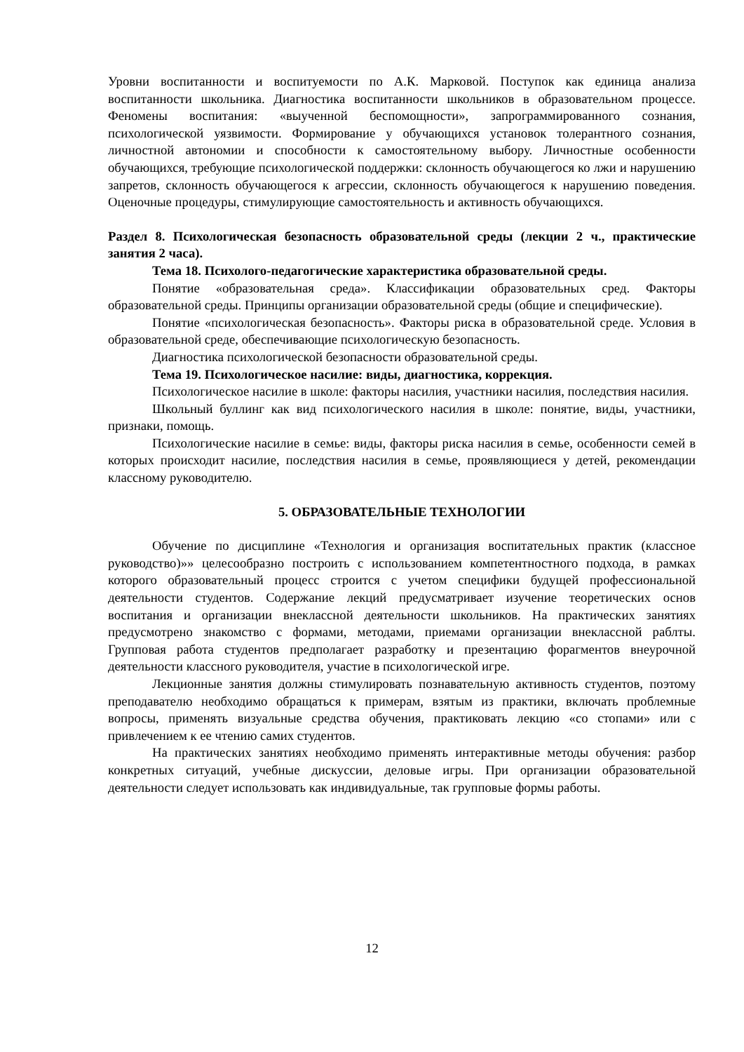Уровни воспитанности и воспитуемости по А.К. Марковой. Поступок как единица анализа воспитанности школьника. Диагностика воспитанности школьников в образовательном процессе. Феномены воспитания: «выученной беспомощности», запрограммированного сознания, психологической уязвимости. Формирование у обучающихся установок толерантного сознания, личностной автономии и способности к самостоятельному выбору. Личностные особенности обучающихся, требующие психологической поддержки: склонность обучающегося ко лжи и нарушению запретов, склонность обучающегося к агрессии, склонность обучающегося к нарушению поведения. Оценочные процедуры, стимулирующие самостоятельность и активность обучающихся.
Раздел 8. Психологическая безопасность образовательной среды (лекции 2 ч., практические занятия 2 часа).
Тема 18. Психолого-педагогические характеристика образовательной среды.
Понятие «образовательная среда». Классификации образовательных сред. Факторы образовательной среды. Принципы организации образовательной среды (общие и специфические).
Понятие «психологическая безопасность». Факторы риска в образовательной среде. Условия в образовательной среде, обеспечивающие психологическую безопасность.
Диагностика психологической безопасности образовательной среды.
Тема 19. Психологическое насилие: виды, диагностика, коррекция.
Психологическое насилие в школе: факторы насилия, участники насилия, последствия насилия.
Школьный буллинг как вид психологического насилия в школе: понятие, виды, участники, признаки, помощь.
Психологические насилие в семье: виды, факторы риска насилия в семье, особенности семей в которых происходит насилие, последствия насилия в семье, проявляющиеся у детей, рекомендации классному руководителю.
5. ОБРАЗОВАТЕЛЬНЫЕ ТЕХНОЛОГИИ
Обучение по дисциплине «Технология и организация воспитательных практик (классное руководство)»» целесообразно построить с использованием компетентностного подхода, в рамках которого образовательный процесс строится с учетом специфики будущей профессиональной деятельности студентов. Содержание лекций предусматривает изучение теоретических основ воспитания и организации внеклассной деятельности школьников. На практических занятиях предусмотрено знакомство с формами, методами, приемами организации внеклассной раблты. Групповая работа студентов предполагает разработку и презентацию форагментов внеурочной деятельности классного руководителя, участие в психологической игре.
Лекционные занятия должны стимулировать познавательную активность студентов, поэтому преподавателю необходимо обращаться к примерам, взятым из практики, включать проблемные вопросы, применять визуальные средства обучения, практиковать лекцию «со стопами» или с привлечением к ее чтению самих студентов.
На практических занятиях необходимо применять интерактивные методы обучения: разбор конкретных ситуаций, учебные дискуссии, деловые игры. При организации образовательной деятельности следует использовать как индивидуальные, так групповые формы работы.
12